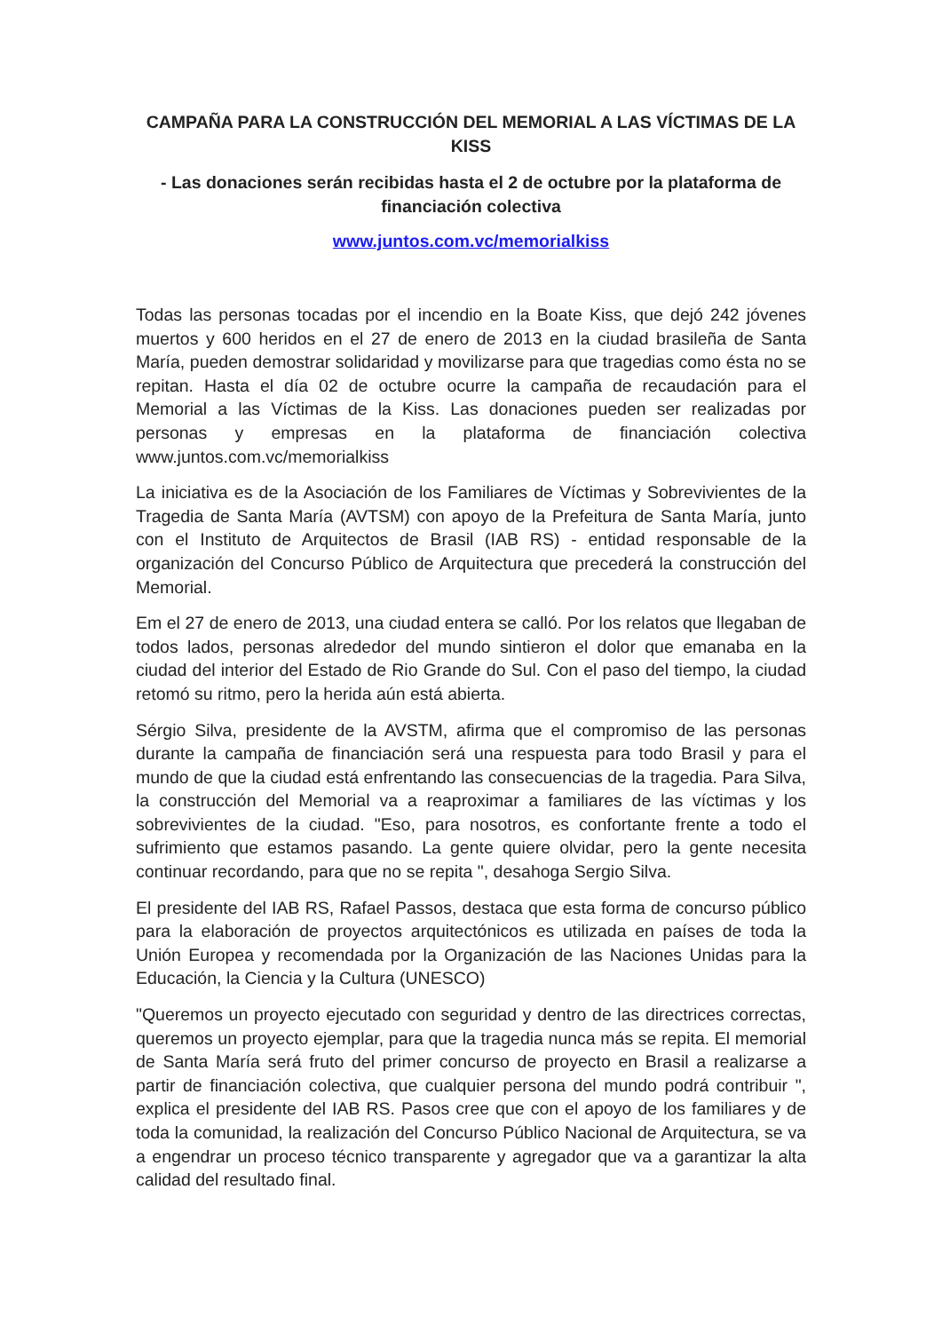CAMPAÑA PARA LA CONSTRUCCIÓN DEL MEMORIAL A LAS VÍCTIMAS DE LA KISS
- Las donaciones serán recibidas hasta el 2 de octubre por la plataforma de financiación colectiva
www.juntos.com.vc/memorialkiss
Todas las personas tocadas por el incendio en la Boate Kiss, que dejó 242 jóvenes muertos y 600 heridos en el 27 de enero de 2013 en la ciudad brasileña de Santa María, pueden demostrar solidaridad y movilizarse para que tragedias como ésta no se repitan. Hasta el día 02 de octubre ocurre la campaña de recaudación para el Memorial a las Víctimas de la Kiss. Las donaciones pueden ser realizadas por personas y empresas en la plataforma de financiación colectiva www.juntos.com.vc/memorialkiss
La iniciativa es de la Asociación de los Familiares de Víctimas y Sobrevivientes de la Tragedia de Santa María (AVTSM) con apoyo de la Prefeitura de Santa María, junto con el Instituto de Arquitectos de Brasil (IAB RS) - entidad responsable de la organización del Concurso Público de Arquitectura que precederá la construcción del Memorial.
Em el 27 de enero de 2013, una ciudad entera se calló. Por los relatos que llegaban de todos lados, personas alrededor del mundo sintieron el dolor que emanaba en la ciudad del interior del Estado de Rio Grande do Sul. Con el paso del tiempo, la ciudad retomó su ritmo, pero la herida aún está abierta.
Sérgio Silva, presidente de la AVSTM, afirma que el compromiso de las personas durante la campaña de financiación será una respuesta para todo Brasil y para el mundo de que la ciudad está enfrentando las consecuencias de la tragedia. Para Silva, la construcción del Memorial va a reaproximar a familiares de las víctimas y los sobrevivientes de la ciudad. "Eso, para nosotros, es confortante frente a todo el sufrimiento que estamos pasando. La gente quiere olvidar, pero la gente necesita continuar recordando, para que no se repita ", desahoga Sergio Silva.
El presidente del IAB RS, Rafael Passos, destaca que esta forma de concurso público para la elaboración de proyectos arquitectónicos es utilizada en países de toda la Unión Europea y recomendada por la Organización de las Naciones Unidas para la Educación, la Ciencia y la Cultura (UNESCO)
"Queremos un proyecto ejecutado con seguridad y dentro de las directrices correctas, queremos un proyecto ejemplar, para que la tragedia nunca más se repita. El memorial de Santa María será fruto del primer concurso de proyecto en Brasil a realizarse a partir de financiación colectiva, que cualquier persona del mundo podrá contribuir ", explica el presidente del IAB RS. Pasos cree que con el apoyo de los familiares y de toda la comunidad, la realización del Concurso Público Nacional de Arquitectura, se va a engendrar un proceso técnico transparente y agregador que va a garantizar la alta calidad del resultado final.